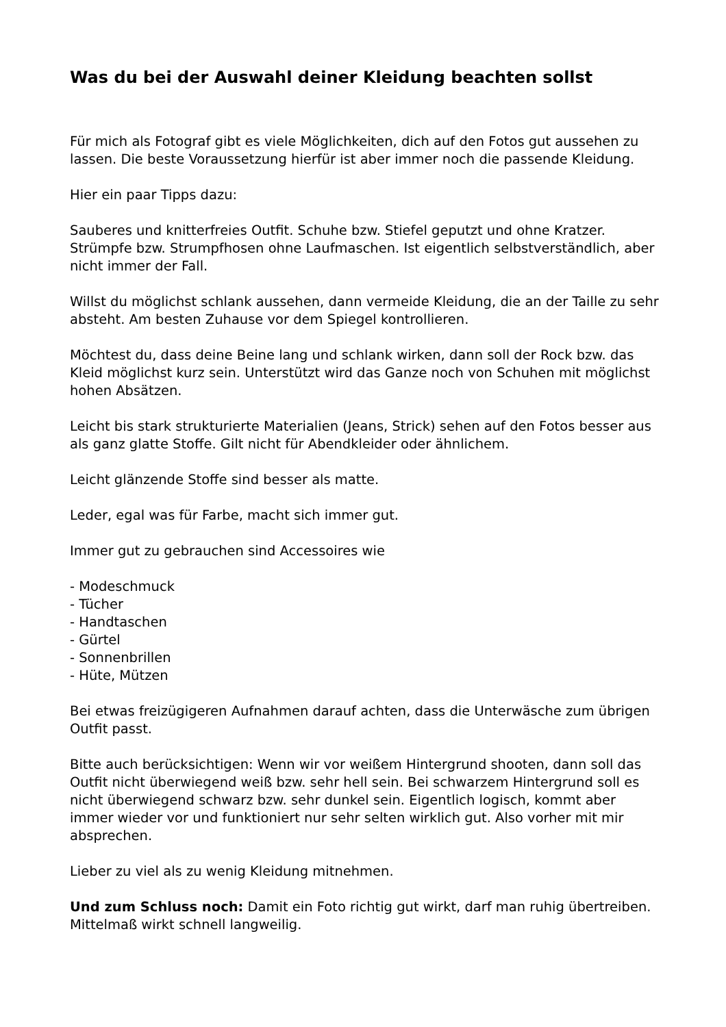Was du bei der Auswahl deiner Kleidung beachten sollst
Für mich als Fotograf gibt es viele Möglichkeiten, dich auf den Fotos gut aussehen zu lassen. Die beste Voraussetzung hierfür ist aber immer noch die passende Kleidung.
Hier ein paar Tipps dazu:
Sauberes und knitterfreies Outfit. Schuhe bzw. Stiefel geputzt und ohne Kratzer. Strümpfe bzw. Strumpfhosen ohne Laufmaschen. Ist eigentlich selbstverständlich, aber nicht immer der Fall.
Willst du möglichst schlank aussehen, dann vermeide Kleidung, die an der Taille zu sehr absteht. Am besten Zuhause vor dem Spiegel kontrollieren.
Möchtest du, dass deine Beine lang und schlank wirken, dann soll der Rock bzw. das Kleid möglichst kurz sein. Unterstützt wird das Ganze noch von Schuhen mit möglichst hohen Absätzen.
Leicht bis stark strukturierte Materialien (Jeans, Strick) sehen auf den Fotos besser aus als ganz glatte Stoffe. Gilt nicht für Abendkleider oder ähnlichem.
Leicht glänzende Stoffe sind besser als matte.
Leder, egal was für Farbe, macht sich immer gut.
Immer gut zu gebrauchen sind Accessoires wie
- Modeschmuck
- Tücher
- Handtaschen
- Gürtel
- Sonnenbrillen
- Hüte, Mützen
Bei etwas freizügigeren Aufnahmen darauf achten, dass die Unterwäsche zum übrigen Outfit passt.
Bitte auch berücksichtigen: Wenn wir vor weißem Hintergrund shooten, dann soll das Outfit nicht überwiegend weiß bzw. sehr hell sein. Bei schwarzem Hintergrund soll es nicht überwiegend schwarz bzw. sehr dunkel sein. Eigentlich logisch, kommt aber immer wieder vor und funktioniert nur sehr selten wirklich gut. Also vorher mit mir absprechen.
Lieber zu viel als zu wenig Kleidung mitnehmen.
Und zum Schluss noch: Damit ein Foto richtig gut wirkt, darf man ruhig übertreiben. Mittelmaß wirkt schnell langweilig.